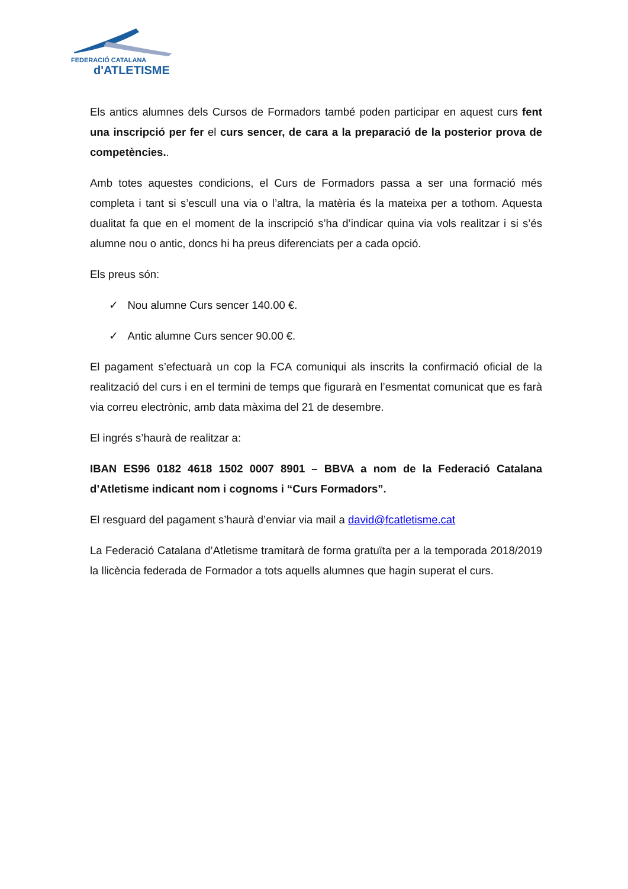FEDERACIÓ CATALANA
d'ATLETISME
Els antics alumnes dels Cursos de Formadors també poden participar en aquest curs fent una inscripció per fer el curs sencer, de cara a la preparació de la posterior prova de competències..
Amb totes aquestes condicions, el Curs de Formadors passa a ser una formació més completa i tant si s’escull una via o l’altra, la matèria és la mateixa per a tothom. Aquesta dualitat fa que en el moment de la inscripció s’ha d’indicar quina via vols realitzar i si s’és alumne nou o antic, doncs hi ha preus diferenciats per a cada opció.
Els preus són:
✓ Nou alumne Curs sencer 140.00 €.
✓ Antic alumne Curs sencer 90.00 €.
El pagament s’efectuarà un cop la FCA comuniqui als inscrits la confirmació oficial de la realització del curs i en el termini de temps que figurarà en l’esmentat comunicat que es farà via correu electrònic, amb data màxima del 21 de desembre.
El ingrés s’haurà de realitzar a:
IBAN ES96 0182 4618 1502 0007 8901 – BBVA a nom de la Federació Catalana d’Atletisme indicant nom i cognoms i “Curs Formadors”.
El resguard del pagament s’haurà d’enviar via mail a david@fcatletisme.cat
La Federació Catalana d’Atletisme tramitarà de forma gratuïta per a la temporada 2018/2019 la llicència federada de Formador a tots aquells alumnes que hagin superat el curs.